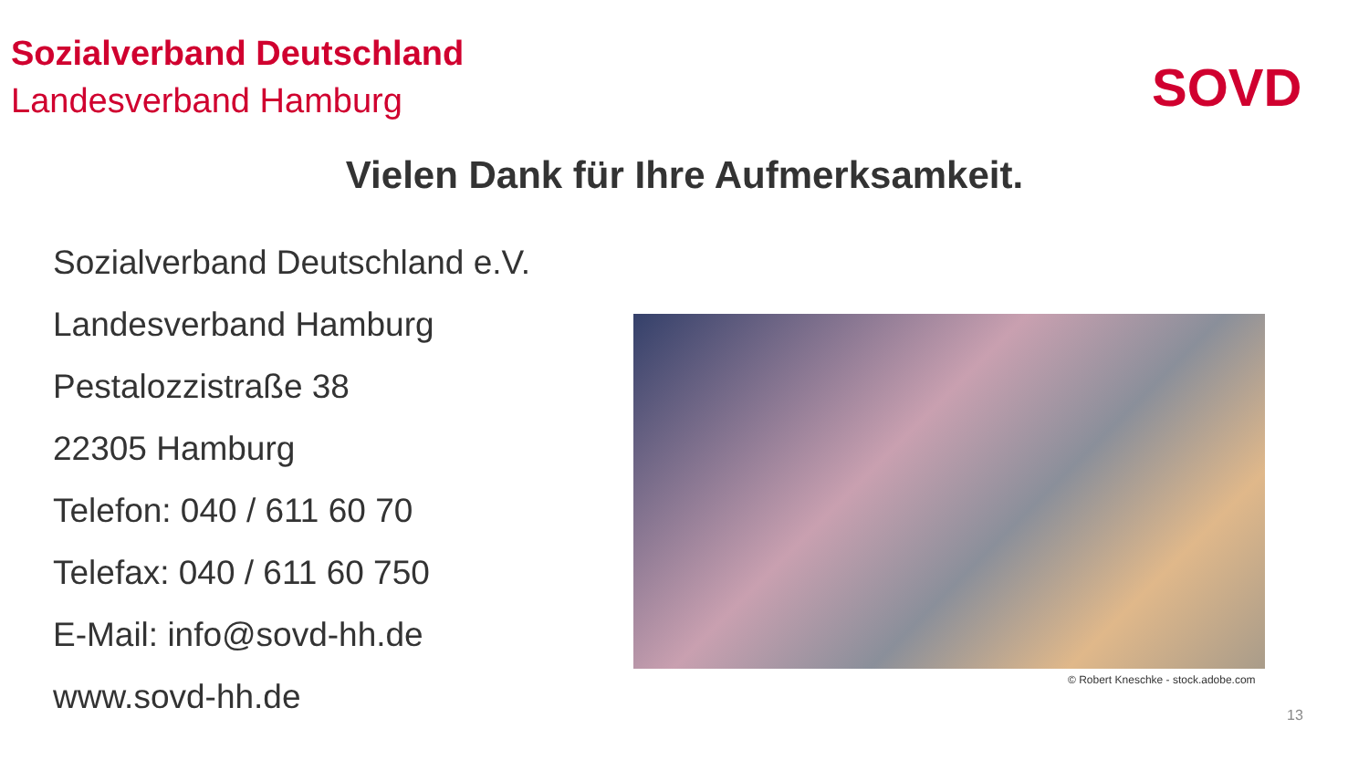Sozialverband Deutschland
Landesverband Hamburg
SOVD
Vielen Dank für Ihre Aufmerksamkeit.
Sozialverband Deutschland e.V.
Landesverband Hamburg
Pestalozzistraße 38
22305 Hamburg
Telefon: 040 / 611 60 70
Telefax: 040 / 611 60 750
E-Mail: info@sovd-hh.de
www.sovd-hh.de
© Robert Kneschke - stock.adobe.com
13